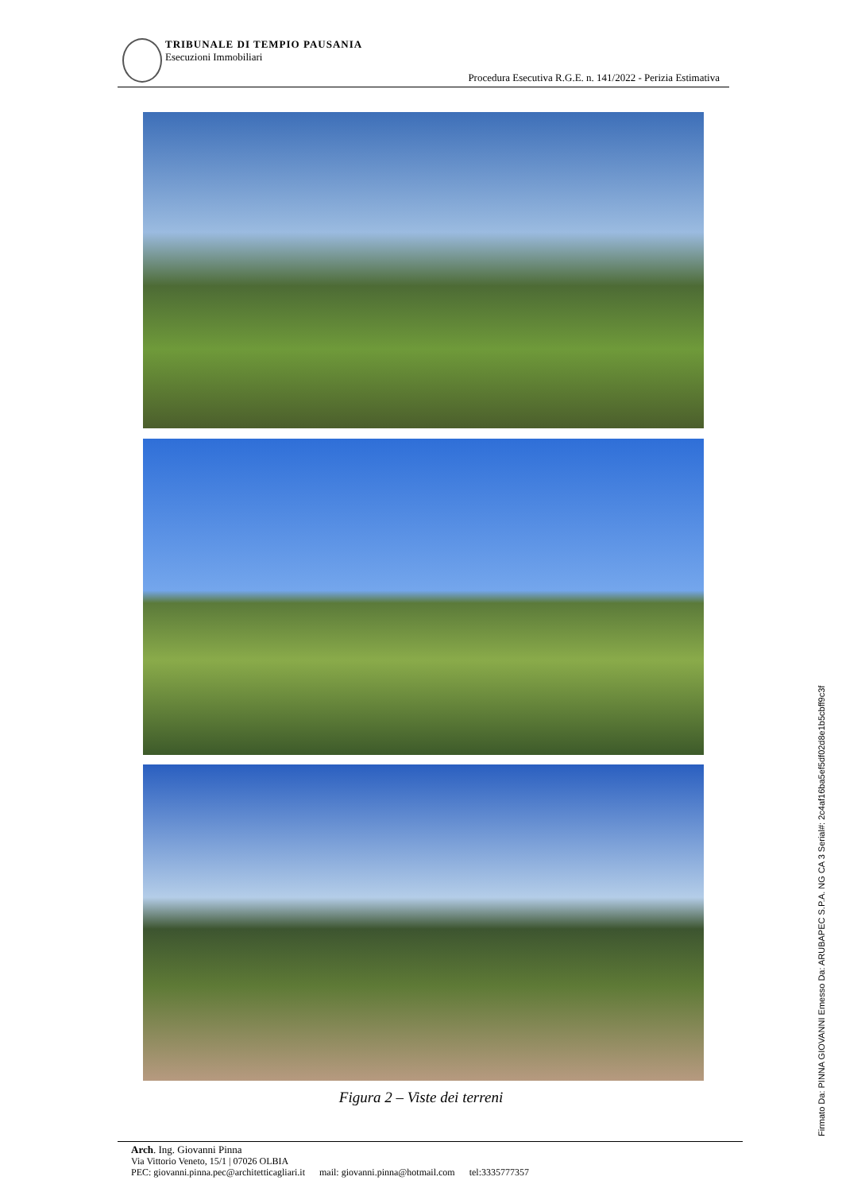TRIBUNALE DI TEMPIO PAUSANIA
Esecuzioni Immobiliari
Procedura Esecutiva R.G.E. n. 141/2022 - Perizia Estimativa
Figura 2 – Viste dei terreni
Arch. Ing. Giovanni Pinna
Via Vittorio Veneto, 15/1 | 07026 OLBIA
PEC: giovanni.pinna.pec@architetticagliari.it mail: giovanni.pinna@hotmail.com tel:3335777357
Firmato Da: PINNA GIOVANNI Emesso Da: ARUBAPEC S.P.A. NG CA 3 Serial#: 2c4af16ba5ef5df02d8e1b5cbff9c3f